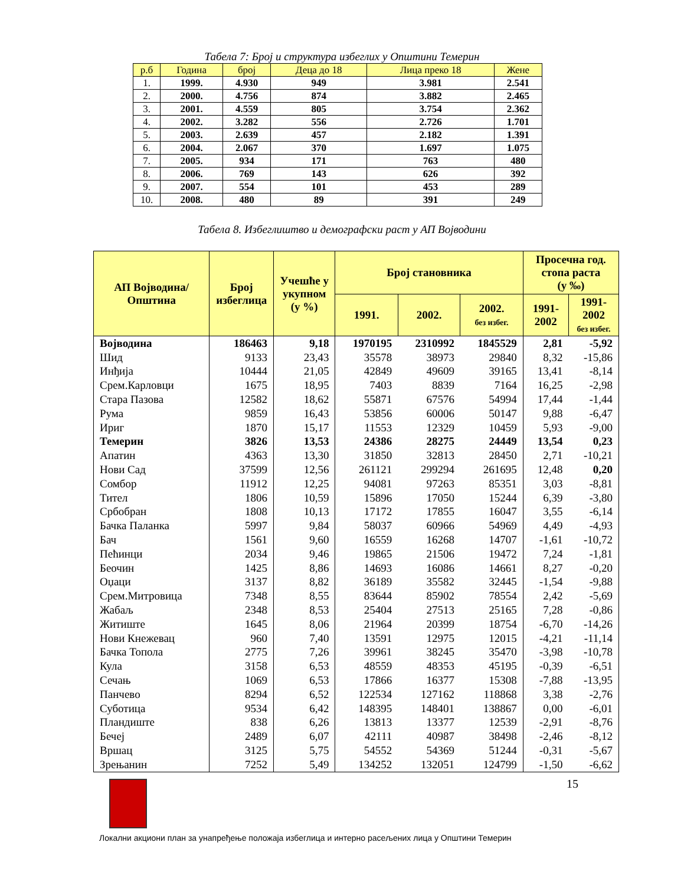Табела 7: Број и структура избеглих у Општини Темерин
| р.б | Година | број | Деца до 18 | Лица преко 18 | Жене |
| --- | --- | --- | --- | --- | --- |
| 1. | 1999. | 4.930 | 949 | 3.981 | 2.541 |
| 2. | 2000. | 4.756 | 874 | 3.882 | 2.465 |
| 3. | 2001. | 4.559 | 805 | 3.754 | 2.362 |
| 4. | 2002. | 3.282 | 556 | 2.726 | 1.701 |
| 5. | 2003. | 2.639 | 457 | 2.182 | 1.391 |
| 6. | 2004. | 2.067 | 370 | 1.697 | 1.075 |
| 7. | 2005. | 934 | 171 | 763 | 480 |
| 8. | 2006. | 769 | 143 | 626 | 392 |
| 9. | 2007. | 554 | 101 | 453 | 289 |
| 10. | 2008. | 480 | 89 | 391 | 249 |
Табела 8. Избеглиштво и демографски раст у АП Војводини
| АП Војводина/ Општина | Број избеглица | Учешће у укупном (у %) | Број становника | | | Просечна год. стопа раста (у ‰) | |
| --- | --- | --- | --- | --- | --- | --- | --- |
| | | | 1991. | 2002. | 2002. без избег. | 1991- 2002 | 1991- 2002 без избег. |
| Војводина | 186463 | 9,18 | 1970195 | 2310992 | 1845529 | 2,81 | -5,92 |
| Шид | 9133 | 23,43 | 35578 | 38973 | 29840 | 8,32 | -15,86 |
| Инђија | 10444 | 21,05 | 42849 | 49609 | 39165 | 13,41 | -8,14 |
| Срем.Карловци | 1675 | 18,95 | 7403 | 8839 | 7164 | 16,25 | -2,98 |
| Стара Пазова | 12582 | 18,62 | 55871 | 67576 | 54994 | 17,44 | -1,44 |
| Рума | 9859 | 16,43 | 53856 | 60006 | 50147 | 9,88 | -6,47 |
| Ириг | 1870 | 15,17 | 11553 | 12329 | 10459 | 5,93 | -9,00 |
| Темерин | 3826 | 13,53 | 24386 | 28275 | 24449 | 13,54 | 0,23 |
| Апатин | 4363 | 13,30 | 31850 | 32813 | 28450 | 2,71 | -10,21 |
| Нови Сад | 37599 | 12,56 | 261121 | 299294 | 261695 | 12,48 | 0,20 |
| Сомбор | 11912 | 12,25 | 94081 | 97263 | 85351 | 3,03 | -8,81 |
| Тител | 1806 | 10,59 | 15896 | 17050 | 15244 | 6,39 | -3,80 |
| Србобран | 1808 | 10,13 | 17172 | 17855 | 16047 | 3,55 | -6,14 |
| Бачка Паланка | 5997 | 9,84 | 58037 | 60966 | 54969 | 4,49 | -4,93 |
| Бач | 1561 | 9,60 | 16559 | 16268 | 14707 | -1,61 | -10,72 |
| Пећинци | 2034 | 9,46 | 19865 | 21506 | 19472 | 7,24 | -1,81 |
| Беочин | 1425 | 8,86 | 14693 | 16086 | 14661 | 8,27 | -0,20 |
| Оџаци | 3137 | 8,82 | 36189 | 35582 | 32445 | -1,54 | -9,88 |
| Срем.Митровица | 7348 | 8,55 | 83644 | 85902 | 78554 | 2,42 | -5,69 |
| Жабаљ | 2348 | 8,53 | 25404 | 27513 | 25165 | 7,28 | -0,86 |
| Житиште | 1645 | 8,06 | 21964 | 20399 | 18754 | -6,70 | -14,26 |
| Нови Кнежевац | 960 | 7,40 | 13591 | 12975 | 12015 | -4,21 | -11,14 |
| Бачка Топола | 2775 | 7,26 | 39961 | 38245 | 35470 | -3,98 | -10,78 |
| Кула | 3158 | 6,53 | 48559 | 48353 | 45195 | -0,39 | -6,51 |
| Сечањ | 1069 | 6,53 | 17866 | 16377 | 15308 | -7,88 | -13,95 |
| Панчево | 8294 | 6,52 | 122534 | 127162 | 118868 | 3,38 | -2,76 |
| Суботица | 9534 | 6,42 | 148395 | 148401 | 138867 | 0,00 | -6,01 |
| Пландиште | 838 | 6,26 | 13813 | 13377 | 12539 | -2,91 | -8,76 |
| Бечеј | 2489 | 6,07 | 42111 | 40987 | 38498 | -2,46 | -8,12 |
| Вршац | 3125 | 5,75 | 54552 | 54369 | 51244 | -0,31 | -5,67 |
| Зрењанин | 7252 | 5,49 | 134252 | 132051 | 124799 | -1,50 | -6,62 |
15
Локални акциони план за унапређење положаја избеглица и интерно расељених лица у Општини Темерин